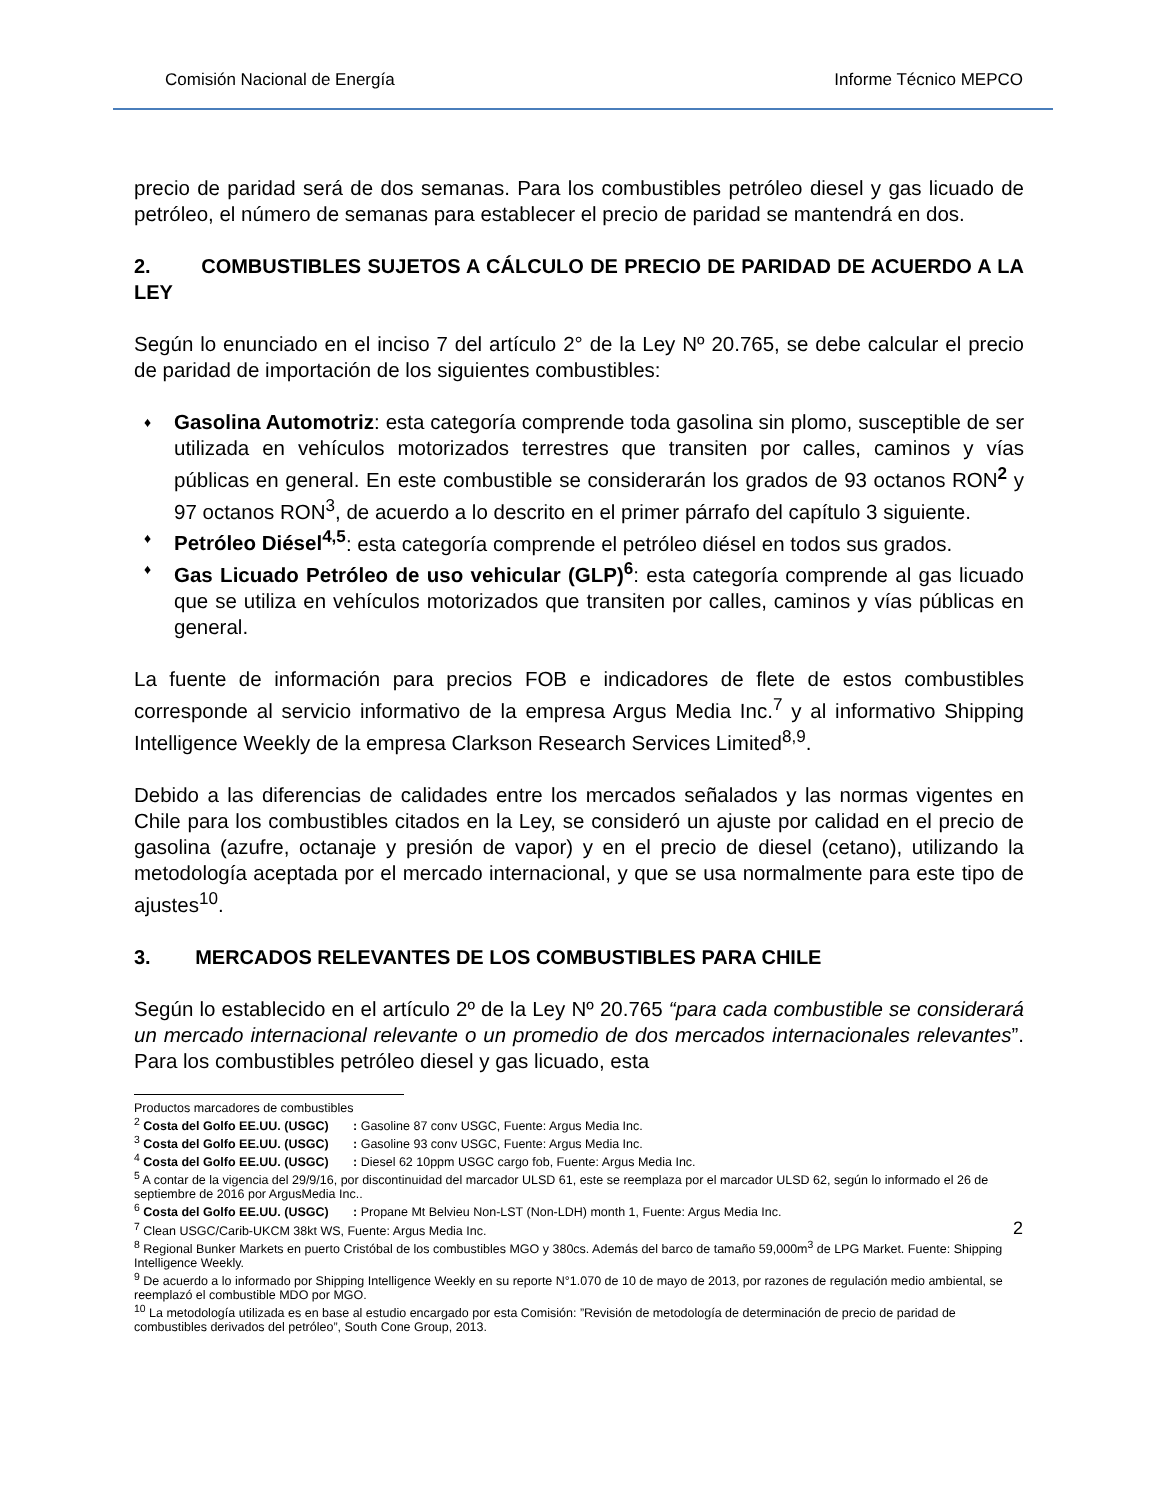Comisión Nacional de Energía Informe Técnico MEPCO
precio de paridad será de dos semanas. Para los combustibles petróleo diesel y gas licuado de petróleo, el número de semanas para establecer el precio de paridad se mantendrá en dos.
2. COMBUSTIBLES SUJETOS A CÁLCULO DE PRECIO DE PARIDAD DE ACUERDO A LA LEY
Según lo enunciado en el inciso 7 del artículo 2° de la Ley Nº 20.765, se debe calcular el precio de paridad de importación de los siguientes combustibles:
♦ Gasolina Automotriz: esta categoría comprende toda gasolina sin plomo, susceptible de ser utilizada en vehículos motorizados terrestres que transiten por calles, caminos y vías públicas en general. En este combustible se considerarán los grados de 93 octanos RON<sup>2</sup> y 97 octanos RON<sup>3</sup>, de acuerdo a lo descrito en el primer párrafo del capítulo 3 siguiente.
♦ Petróleo Diésel<sup>4,5</sup>: esta categoría comprende el petróleo diésel en todos sus grados.
♦ Gas Licuado Petróleo de uso vehicular (GLP)<sup>6</sup>: esta categoría comprende al gas licuado que se utiliza en vehículos motorizados que transiten por calles, caminos y vías públicas en general.
La fuente de información para precios FOB e indicadores de flete de estos combustibles corresponde al servicio informativo de la empresa Argus Media Inc.<sup>7</sup> y al informativo Shipping Intelligence Weekly de la empresa Clarkson Research Services Limited<sup>8,9</sup>.
Debido a las diferencias de calidades entre los mercados señalados y las normas vigentes en Chile para los combustibles citados en la Ley, se consideró un ajuste por calidad en el precio de gasolina (azufre, octanaje y presión de vapor) y en el precio de diesel (cetano), utilizando la metodología aceptada por el mercado internacional, y que se usa normalmente para este tipo de ajustes<sup>10</sup>.
3. MERCADOS RELEVANTES DE LOS COMBUSTIBLES PARA CHILE
Según lo establecido en el artículo 2º de la Ley Nº 20.765 “para cada combustible se considerará un mercado internacional relevante o un promedio de dos mercados internacionales relevantes”. Para los combustibles petróleo diesel y gas licuado, esta
Productos marcadores de combustibles
<sup>2</sup> Costa del Golfo EE.UU. (USGC) : Gasoline 87 conv USGC, Fuente: Argus Media Inc.
<sup>3</sup> Costa del Golfo EE.UU. (USGC) : Gasoline 93 conv USGC, Fuente: Argus Media Inc.
<sup>4</sup> Costa del Golfo EE.UU. (USGC) : Diesel 62 10ppm USGC cargo fob, Fuente: Argus Media Inc.
<sup>5</sup> A contar de la vigencia del 29/9/16, por discontinuidad del marcador ULSD 61, este se reemplaza por el marcador ULSD 62, según lo informado el 26 de septiembre de 2016 por ArgusMedia Inc..
<sup>6</sup> Costa del Golfo EE.UU. (USGC) : Propane Mt Belvieu Non-LST (Non-LDH) month 1, Fuente: Argus Media Inc.
<sup>7</sup> Clean USGC/Carib-UKCM 38kt WS, Fuente: Argus Media Inc.
<sup>8</sup> Regional Bunker Markets en puerto Cristóbal de los combustibles MGO y 380cs. Además del barco de tamaño 59,000m<sup>3</sup> de LPG Market. Fuente: Shipping Intelligence Weekly.
<sup>9</sup> De acuerdo a lo informado por Shipping Intelligence Weekly en su reporte N°1.070 de 10 de mayo de 2013, por razones de regulación medio ambiental, se reemplazó el combustible MDO por MGO.
<sup>10</sup> La metodología utilizada es en base al estudio encargado por esta Comisión: ”Revisión de metodología de determinación de precio de paridad de combustibles derivados del petróleo”, South Cone Group, 2013.
2